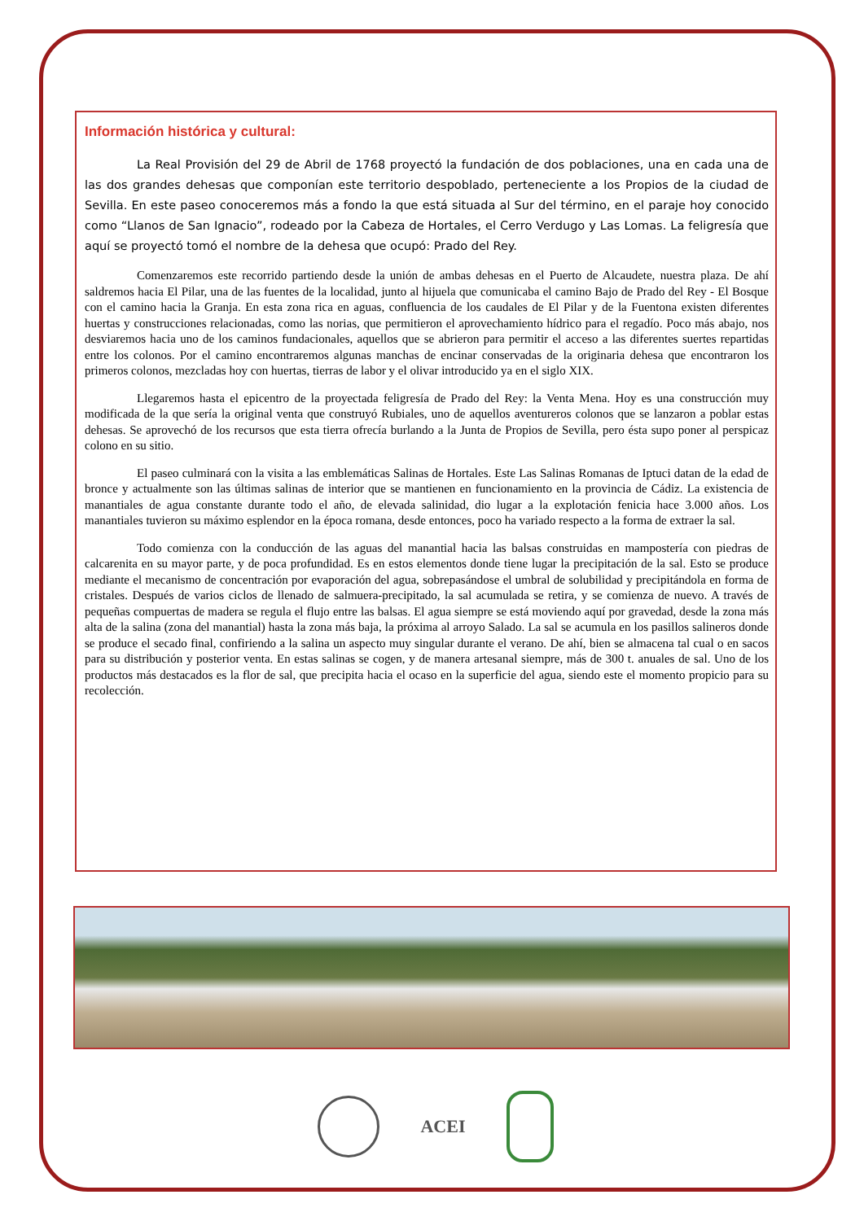Información histórica y cultural:
La Real Provisión del 29 de Abril de 1768 proyectó la fundación de dos poblaciones, una en cada una de las dos grandes dehesas que componían este territorio despoblado, perteneciente a los Propios de la ciudad de Sevilla. En este paseo conoceremos más a fondo la que está situada al Sur del término, en el paraje hoy conocido como “Llanos de San Ignacio”, rodeado por la Cabeza de Hortales, el Cerro Verdugo y Las Lomas. La feligresía que aquí se proyectó tomó el nombre de la dehesa que ocupó: Prado del Rey.
Comenzaremos este recorrido partiendo desde la unión de ambas dehesas en el Puerto de Alcaudete, nuestra plaza. De ahí saldremos hacia El Pilar, una de las fuentes de la localidad, junto al hijuela que comunicaba el camino Bajo de Prado del Rey - El Bosque con el camino hacia la Granja. En esta zona rica en aguas, confluencia de los caudales de El Pilar y de la Fuentona existen diferentes huertas y construcciones relacionadas, como las norias, que permitieron el aprovechamiento hídrico para el regadío. Poco más abajo, nos desviaremos hacia uno de los caminos fundacionales, aquellos que se abrieron para permitir el acceso a las diferentes suertes repartidas entre los colonos. Por el camino encontraremos algunas manchas de encinar conservadas de la originaria dehesa que encontraron los primeros colonos, mezcladas hoy con huertas, tierras de labor y el olivar introducido ya en el siglo XIX.
Llegaremos hasta el epicentro de la proyectada feligresía de Prado del Rey: la Venta Mena. Hoy es una construcción muy modificada de la que sería la original venta que construyó Rubiales, uno de aquellos aventureros colonos que se lanzaron a poblar estas dehesas. Se aprovechó de los recursos que esta tierra ofrecía burlando a la Junta de Propios de Sevilla, pero ésta supo poner al perspicaz colono en su sitio.
El paseo culminará con la visita a las emblemáticas Salinas de Hortales. Este Las Salinas Romanas de Iptuci datan de la edad de bronce y actualmente son las últimas salinas de interior que se mantienen en funcionamiento en la provincia de Cádiz. La existencia de manantiales de agua constante durante todo el año, de elevada salinidad, dio lugar a la explotación fenicia hace 3.000 años. Los manantiales tuvieron su máximo esplendor en la época romana, desde entonces, poco ha variado respecto a la forma de extraer la sal.
Todo comienza con la conducción de las aguas del manantial hacia las balsas construidas en mampostería con piedras de calcarenita en su mayor parte, y de poca profundidad. Es en estos elementos donde tiene lugar la precipitación de la sal. Esto se produce mediante el mecanismo de concentración por evaporación del agua, sobrepasándose el umbral de solubilidad y precipitándola en forma de cristales. Después de varios ciclos de llenado de salmuera-precipitado, la sal acumulada se retira, y se comienza de nuevo. A través de pequeñas compuertas de madera se regula el flujo entre las balsas. El agua siempre se está moviendo aquí por gravedad, desde la zona más alta de la salina (zona del manantial) hasta la zona más baja, la próxima al arroyo Salado. La sal se acumula en los pasillos salineros donde se produce el secado final, confiriendo a la salina un aspecto muy singular durante el verano. De ahí, bien se almacena tal cual o en sacos para su distribución y posterior venta. En estas salinas se cogen, y de manera artesanal siempre, más de 300 t. anuales de sal. Uno de los productos más destacados es la flor de sal, que precipita hacia el ocaso en la superficie del agua, siendo este el momento propicio para su recolección.
ACEI